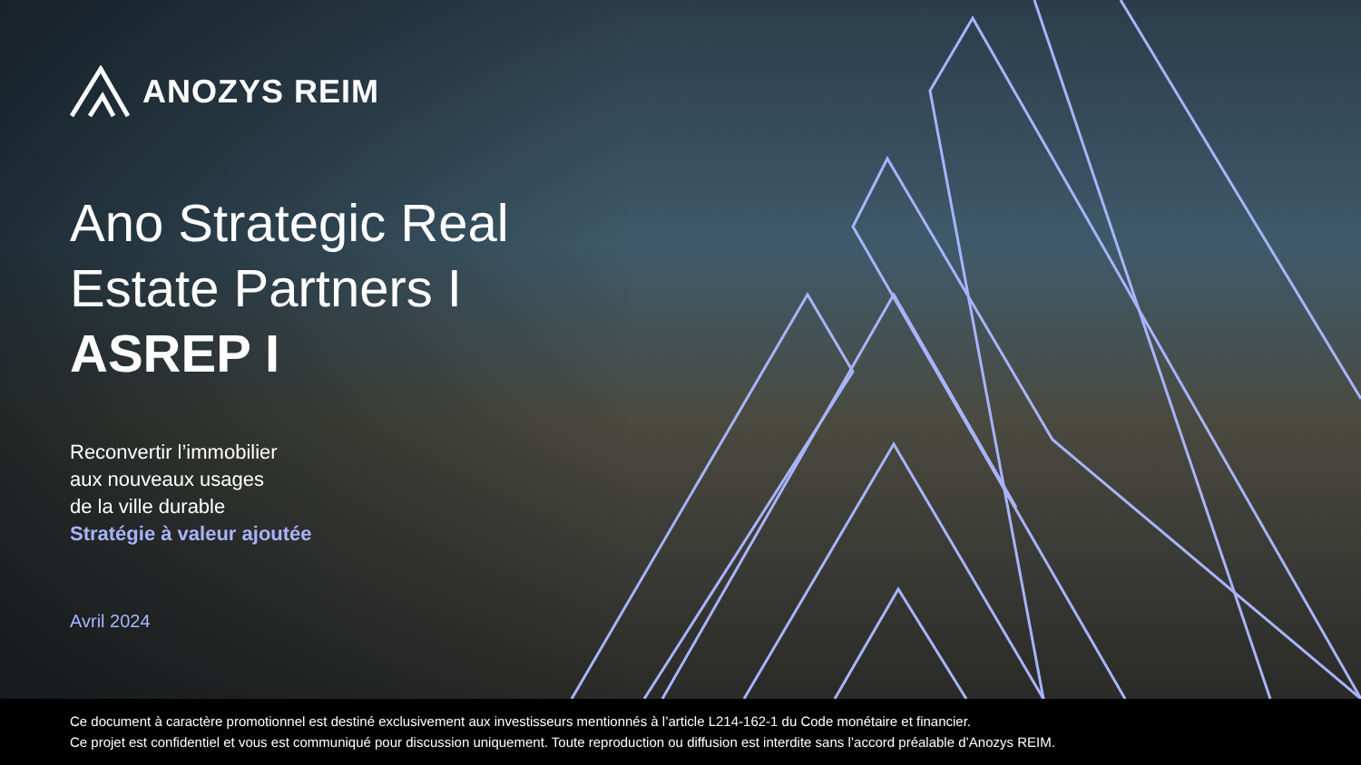ANOZYS REIM
Ano Strategic Real
Estate Partners I
ASREP I
Reconvertir l’immobilier
aux nouveaux usages
de la ville durable
Stratégie à valeur ajoutée
Avril 2024
Ce document à caractère promotionnel est destiné exclusivement aux investisseurs mentionnés à l’article L214-162-1 du Code monétaire et financier.
Ce projet est confidentiel et vous est communiqué pour discussion uniquement. Toute reproduction ou diffusion est interdite sans l’accord préalable d’Anozys REIM.